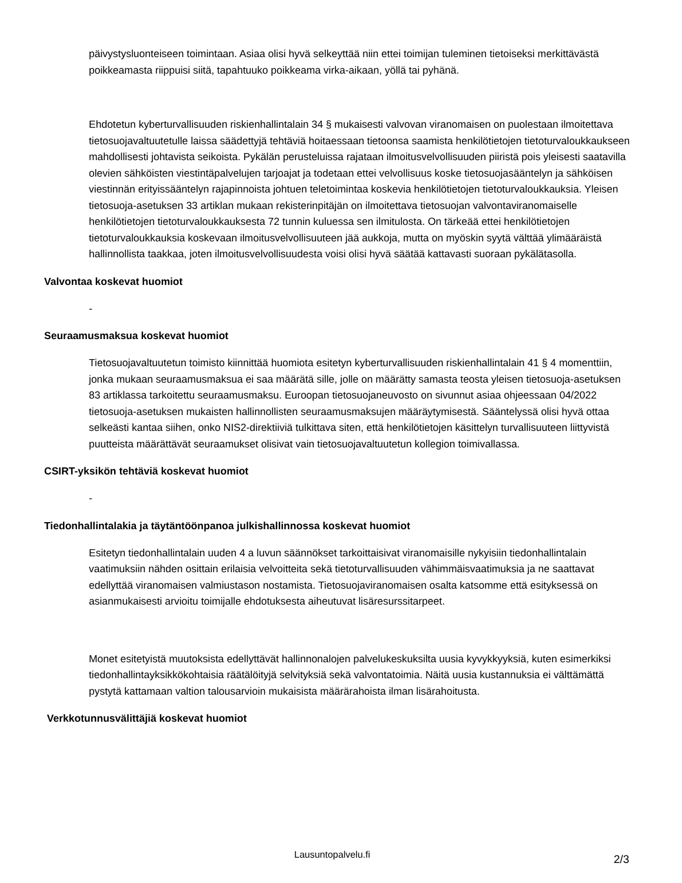päivystysluonteiseen toimintaan. Asiaa olisi hyvä selkeyttää niin ettei toimijan tuleminen tietoiseksi merkittävästä poikkeamasta riippuisi siitä, tapahtuuko poikkeama virka-aikaan, yöllä tai pyhänä.
Ehdotetun kyberturvallisuuden riskienhallintalain 34 § mukaisesti valvovan viranomaisen on puolestaan ilmoitettava tietosuojavaltuutetulle laissa säädettyjä tehtäviä hoitaessaan tietoonsa saamista henkilötietojen tietoturvaloukkaukseen mahdollisesti johtavista seikoista. Pykälän perusteluissa rajataan ilmoitusvelvollisuuden piiristä pois yleisesti saatavilla olevien sähköisten viestintäpalvelujen tarjoajat ja todetaan ettei velvollisuus koske tietosuojasääntelyn ja sähköisen viestinnän erityissääntelyn rajapinnoista johtuen teletoimintaa koskevia henkilötietojen tietoturvaloukkauksia. Yleisen tietosuoja-asetuksen 33 artiklan mukaan rekisterinpitäjän on ilmoitettava tietosuojan valvontaviranomaiselle henkilötietojen tietoturvaloukkauksesta 72 tunnin kuluessa sen ilmitulosta. On tärkeää ettei henkilötietojen tietoturvaloukkauksia koskevaan ilmoitusvelvollisuuteen jää aukkoja, mutta on myöskin syytä välttää ylimääräistä hallinnollista taakkaa, joten ilmoitusvelvollisuudesta voisi olisi hyvä säätää kattavasti suoraan pykälätasolla.
Valvontaa koskevat huomiot
-
Seuraamusmaksua koskevat huomiot
Tietosuojavaltuutetun toimisto kiinnittää huomiota esitetyn kyberturvallisuuden riskienhallintalain 41 § 4 momenttiin, jonka mukaan seuraamusmaksua ei saa määrätä sille, jolle on määrätty samasta teosta yleisen tietosuoja-asetuksen 83 artiklassa tarkoitettu seuraamusmaksu. Euroopan tietosuojaneuvosto on sivunnut asiaa ohjeessaan 04/2022 tietosuoja-asetuksen mukaisten hallinnollisten seuraamusmaksujen määräytymisestä. Sääntelyssä olisi hyvä ottaa selkeästi kantaa siihen, onko NIS2-direktiiviä tulkittava siten, että henkilötietojen käsittelyn turvallisuuteen liittyvistä puutteista määrättävät seuraamukset olisivat vain tietosuojavaltuutetun kollegion toimivallassa.
CSIRT-yksikön tehtäviä koskevat huomiot
-
Tiedonhallintalakia ja täytäntöönpanoa julkishallinnossa koskevat huomiot
Esitetyn tiedonhallintalain uuden 4 a luvun säännökset tarkoittaisivat viranomaisille nykyisiin tiedonhallintalain vaatimuksiin nähden osittain erilaisia velvoitteita sekä tietoturvallisuuden vähimmäisvaatimuksia ja ne saattavat edellyttää viranomaisen valmiustason nostamista. Tietosuojaviranomaisen osalta katsomme että esityksessä on asianmukaisesti arvioitu toimijalle ehdotuksesta aiheutuvat lisäresurssitarpeet.
Monet esitetyistä muutoksista edellyttävät hallinnonalojen palvelukeskuksilta uusia kyvykkyyksiä, kuten esimerkiksi tiedonhallintayksikkökohtaisia räätälöityjä selvityksiä sekä valvontatoimia. Näitä uusia kustannuksia ei välttämättä pystytä kattamaan valtion talousarvioin mukaisista määrärahoista ilman lisärahoitusta.
Verkkotunnusvälittäjiä koskevat huomiot
Lausuntopalvelu.fi 2/3